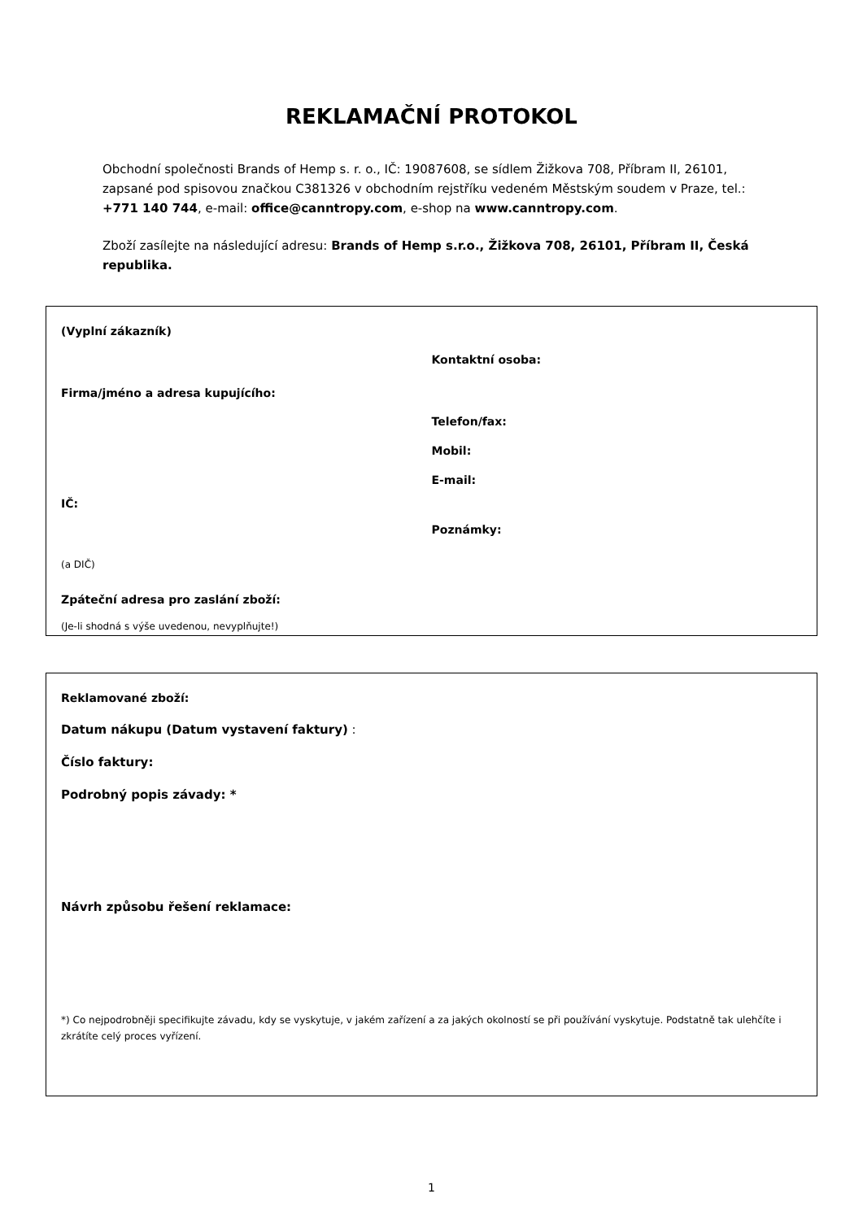REKLAMAČNÍ PROTOKOL
Obchodní společnosti Brands of Hemp s. r. o., IČ: 19087608, se sídlem Žižkova 708, Příbram II, 26101, zapsané pod spisovou značkou C381326 v obchodním rejstříku vedeném Městským soudem v Praze, tel.: +771 140 744, e-mail: office@canntropy.com, e-shop na www.canntropy.com.
Zboží zasílejte na následující adresu: Brands of Hemp s.r.o., Žižkova 708, 26101, Příbram II, Česká republika.
(Vyplní zákazník)
Firma/jméno a adresa kupujícího:
IČ:
(a DIČ)
Zpáteční adresa pro zaslání zboží:
(Je-li shodná s výše uvedenou, nevyplňujte!)
Kontaktní osoba:
Telefon/fax:
Mobil:
E-mail:
Poznámky:
Reklamované zboží:
Datum nákupu (Datum vystavení faktury) :
Číslo faktury:
Podrobný popis závady: *
Návrh způsobu řešení reklamace:
*) Co nejpodrobněji specifikujte závadu, kdy se vyskytuje, v jakém zařízení a za jakých okolností se při používání vyskytuje. Podstatně tak ulehčíte i zkrátíte celý proces vyřízení.
1